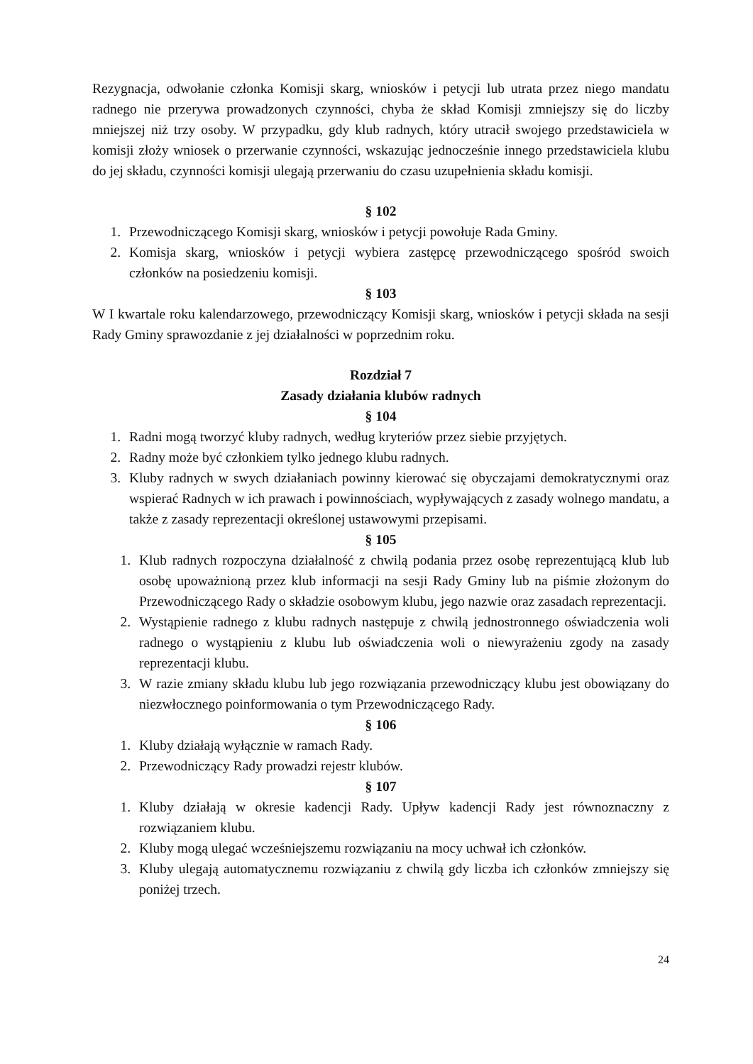Rezygnacja, odwołanie członka Komisji skarg, wniosków i petycji lub utrata przez niego mandatu radnego nie przerywa prowadzonych czynności, chyba że skład Komisji zmniejszy się do liczby mniejszej niż trzy osoby. W przypadku, gdy klub radnych, który utracił swojego przedstawiciela w komisji złoży wniosek o przerwanie czynności, wskazując jednocześnie innego przedstawiciela klubu do jej składu, czynności komisji ulegają przerwaniu do czasu uzupełnienia składu komisji.
§ 102
1. Przewodniczącego Komisji skarg, wniosków i petycji powołuje Rada Gminy.
2. Komisja skarg, wniosków i petycji wybiera zastępcę przewodniczącego spośród swoich członków na posiedzeniu komisji.
§ 103
W I kwartale roku kalendarzowego, przewodniczący Komisji skarg, wniosków i petycji składa na sesji Rady Gminy sprawozdanie z jej działalności w poprzednim roku.
Rozdział 7
Zasady działania klubów radnych
§ 104
1. Radni mogą tworzyć kluby radnych, według kryteriów przez siebie przyjętych.
2. Radny może być członkiem tylko jednego klubu radnych.
3. Kluby radnych w swych działaniach powinny kierować się obyczajami demokratycznymi oraz wspierać Radnych w ich prawach i powinnościach, wypływających z zasady wolnego mandatu, a także z zasady reprezentacji określonej ustawowymi przepisami.
§ 105
1. Klub radnych rozpoczyna działalność z chwilą podania przez osobę reprezentującą klub lub osobę upoważnioną przez klub informacji na sesji Rady Gminy lub na piśmie złożonym do Przewodniczącego Rady o składzie osobowym klubu, jego nazwie oraz zasadach reprezentacji.
2. Wystąpienie radnego z klubu radnych następuje z chwilą jednostronnego oświadczenia woli radnego o wystąpieniu z klubu lub oświadczenia woli o niewyrażeniu zgody na zasady reprezentacji klubu.
3. W razie zmiany składu klubu lub jego rozwiązania przewodniczący klubu jest obowiązany do niezwłocznego poinformowania o tym Przewodniczącego Rady.
§ 106
1. Kluby działają wyłącznie w ramach Rady.
2. Przewodniczący Rady prowadzi rejestr klubów.
§ 107
1. Kluby działają w okresie kadencji Rady. Upływ kadencji Rady jest równoznaczny z rozwiązaniem klubu.
2. Kluby mogą ulegać wcześniejszemu rozwiązaniu na mocy uchwał ich członków.
3. Kluby ulegają automatycznemu rozwiązaniu z chwilą gdy liczba ich członków zmniejszy się poniżej trzech.
24